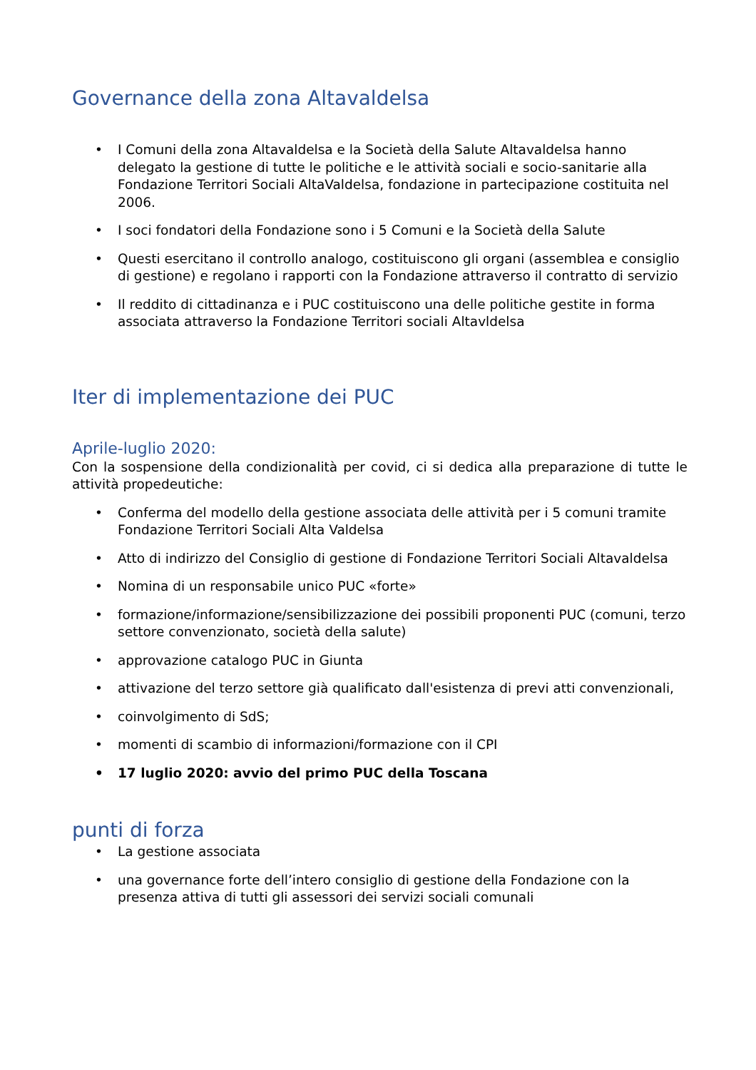Governance della zona Altavaldelsa
• I Comuni della zona Altavaldelsa e la Società della Salute Altavaldelsa hanno delegato la gestione di tutte le politiche e le attività sociali e socio-sanitarie alla Fondazione Territori Sociali AltaValdelsa, fondazione in partecipazione costituita nel 2006.
• I soci fondatori della Fondazione sono i 5 Comuni e la Società della Salute
• Questi esercitano il controllo analogo, costituiscono gli organi (assemblea e consiglio di gestione) e regolano i rapporti con la Fondazione attraverso il contratto di servizio
• Il reddito di cittadinanza e i PUC costituiscono una delle politiche gestite in forma associata attraverso la Fondazione Territori sociali Altavldelsa
Iter di implementazione dei PUC
Aprile-luglio 2020:
Con la sospensione della condizionalità per covid, ci si dedica alla preparazione di tutte le attività propedeutiche:
• Conferma del modello della gestione associata delle attività per i 5 comuni tramite Fondazione Territori Sociali Alta Valdelsa
• Atto di indirizzo del Consiglio di gestione di Fondazione Territori Sociali Altavaldelsa
• Nomina di un responsabile unico PUC «forte»
• formazione/informazione/sensibilizzazione dei possibili proponenti PUC (comuni, terzo settore convenzionato, società della salute)
• approvazione catalogo PUC in Giunta
• attivazione del terzo settore già qualificato dall'esistenza di previ atti convenzionali,
• coinvolgimento di SdS;
• momenti di scambio di informazioni/formazione con il CPI
• 17 luglio 2020: avvio del primo PUC della Toscana
punti di forza
• La gestione associata
• una governance forte dell’intero consiglio di gestione della Fondazione con la presenza attiva di tutti gli assessori dei servizi sociali comunali